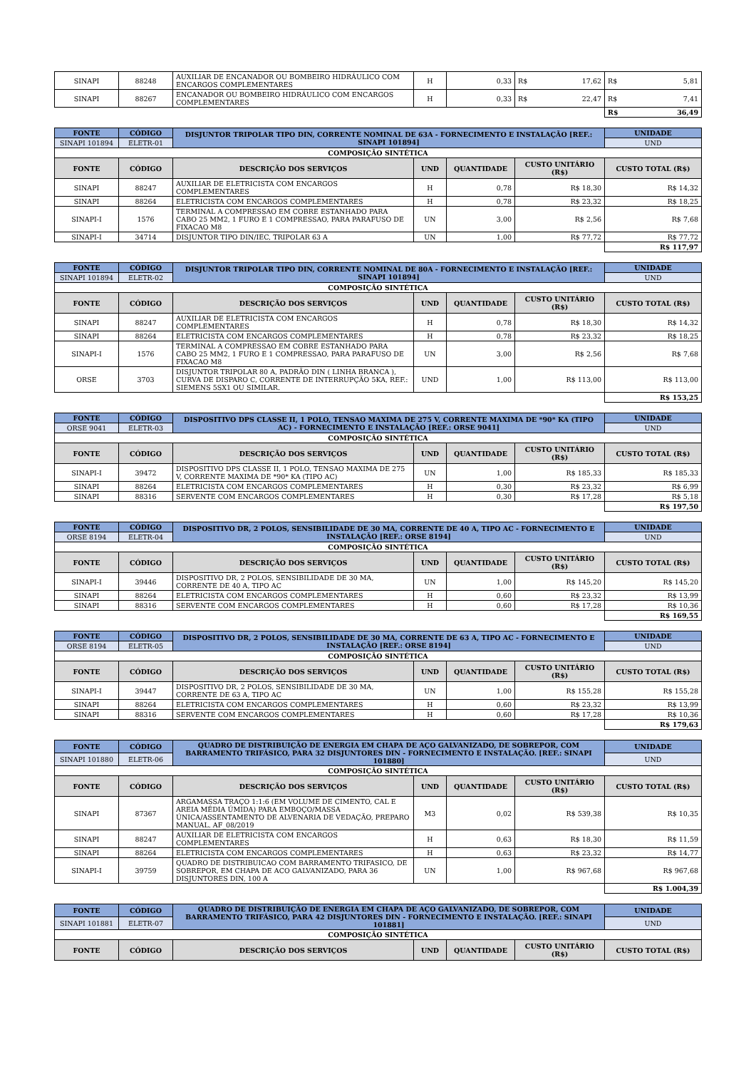| SINAPI | 88248 | AUXILIAR DE ENCANADOR OU BOMBEIRO HIDRÁULICO COM ENCARGOS COMPLEMENTARES | H | 0,33 | R$ | 17,62 | R$ | 5,81 |
| SINAPI | 88267 | ENCANADOR OU BOMBEIRO HIDRÁULICO COM ENCARGOS COMPLEMENTARES | H | 0,33 | R$ | 22,47 | R$ | 7,41 |
| | | | | | | | R$ | 36,49 |
| FONTE | CÓDIGO | DISJUNTOR TRIPOLAR TIPO DIN, CORRENTE NOMINAL DE 63A - FORNECIMENTO E INSTALAÇÃO [REF.: SINAPI 101894] | | | | UNIDADE |
| --- | --- | --- | --- | --- | --- | --- |
| SINAPI 101894 | ELETR-01 | | | | | UND |
| COMPOSIÇÃO SINTÉTICA | | | | | | |
| FONTE | CÓDIGO | DESCRIÇÃO DOS SERVIÇOS | UND | QUANTIDADE | CUSTO UNITÁRIO (R$) | CUSTO TOTAL (R$) |
| SINAPI | 88247 | AUXILIAR DE ELETRICISTA COM ENCARGOS COMPLEMENTARES | H | 0,78 | R$ 18,30 | R$ 14,32 |
| SINAPI | 88264 | ELETRICISTA COM ENCARGOS COMPLEMENTARES | H | 0,78 | R$ 23,32 | R$ 18,25 |
| SINAPI-I | 1576 | TERMINAL A COMPRESSAO EM COBRE ESTANHADO PARA CABO 25 MM2, 1 FURO E 1 COMPRESSAO, PARA PARAFUSO DE FIXACAO M8 | UN | 3,00 | R$ 2,56 | R$ 7,68 |
| SINAPI-I | 34714 | DISJUNTOR TIPO DIN/IEC, TRIPOLAR 63 A | UN | 1,00 | R$ 77,72 | R$ 77,72 |
| | | | | | | R$ 117,97 |
| FONTE | CÓDIGO | DISJUNTOR TRIPOLAR TIPO DIN, CORRENTE NOMINAL DE 80A - FORNECIMENTO E INSTALAÇÃO [REF.: SINAPI 101894] | | | | UNIDADE |
| --- | --- | --- | --- | --- | --- | --- |
| SINAPI 101894 | ELETR-02 | | | | | UND |
| COMPOSIÇÃO SINTÉTICA | | | | | | |
| FONTE | CÓDIGO | DESCRIÇÃO DOS SERVIÇOS | UND | QUANTIDADE | CUSTO UNITÁRIO (R$) | CUSTO TOTAL (R$) |
| SINAPI | 88247 | AUXILIAR DE ELETRICISTA COM ENCARGOS COMPLEMENTARES | H | 0,78 | R$ 18,30 | R$ 14,32 |
| SINAPI | 88264 | ELETRICISTA COM ENCARGOS COMPLEMENTARES | H | 0,78 | R$ 23,32 | R$ 18,25 |
| SINAPI-I | 1576 | TERMINAL A COMPRESSAO EM COBRE ESTANHADO PARA CABO 25 MM2, 1 FURO E 1 COMPRESSAO, PARA PARAFUSO DE FIXACAO M8 | UN | 3,00 | R$ 2,56 | R$ 7,68 |
| ORSE | 3703 | DISJUNTOR TRIPOLAR 80 A, PADRÃO DIN ( LINHA BRANCA ), CURVA DE DISPARO C, CORRENTE DE INTERRUPÇÃO 5KA, REF.: SIEMENS 5SX1 OU SIMILAR. | UND | 1,00 | R$ 113,00 | R$ 113,00 |
| | | | | | | R$ 153,25 |
| FONTE | CÓDIGO | DISPOSITIVO DPS CLASSE II, 1 POLO, TENSAO MAXIMA DE 275 V, CORRENTE MAXIMA DE *90* KA (TIPO AC) - FORNECIMENTO E INSTALAÇÃO [REF.: ORSE 9041] | | | | UNIDADE |
| --- | --- | --- | --- | --- | --- | --- |
| ORSE 9041 | ELETR-03 | | | | | UND |
| COMPOSIÇÃO SINTÉTICA | | | | | | |
| FONTE | CÓDIGO | DESCRIÇÃO DOS SERVIÇOS | UND | QUANTIDADE | CUSTO UNITÁRIO (R$) | CUSTO TOTAL (R$) |
| SINAPI-I | 39472 | DISPOSITIVO DPS CLASSE II, 1 POLO, TENSAO MAXIMA DE 275 V, CORRENTE MAXIMA DE *90* KA (TIPO AC) | UN | 1,00 | R$ 185,33 | R$ 185,33 |
| SINAPI | 88264 | ELETRICISTA COM ENCARGOS COMPLEMENTARES | H | 0,30 | R$ 23,32 | R$ 6,99 |
| SINAPI | 88316 | SERVENTE COM ENCARGOS COMPLEMENTARES | H | 0,30 | R$ 17,28 | R$ 5,18 |
| | | | | | | R$ 197,50 |
| FONTE | CÓDIGO | DISPOSITIVO DR, 2 POLOS, SENSIBILIDADE DE 30 MA, CORRENTE DE 40 A, TIPO AC - FORNECIMENTO E INSTALAÇÃO [REF.: ORSE 8194] | | | | UNIDADE |
| --- | --- | --- | --- | --- | --- | --- |
| ORSE 8194 | ELETR-04 | | | | | UND |
| COMPOSIÇÃO SINTÉTICA | | | | | | |
| FONTE | CÓDIGO | DESCRIÇÃO DOS SERVIÇOS | UND | QUANTIDADE | CUSTO UNITÁRIO (R$) | CUSTO TOTAL (R$) |
| SINAPI-I | 39446 | DISPOSITIVO DR, 2 POLOS, SENSIBILIDADE DE 30 MA, CORRENTE DE 40 A, TIPO AC | UN | 1,00 | R$ 145,20 | R$ 145,20 |
| SINAPI | 88264 | ELETRICISTA COM ENCARGOS COMPLEMENTARES | H | 0,60 | R$ 23,32 | R$ 13,99 |
| SINAPI | 88316 | SERVENTE COM ENCARGOS COMPLEMENTARES | H | 0,60 | R$ 17,28 | R$ 10,36 |
| | | | | | | R$ 169,55 |
| FONTE | CÓDIGO | DISPOSITIVO DR, 2 POLOS, SENSIBILIDADE DE 30 MA, CORRENTE DE 63 A, TIPO AC - FORNECIMENTO E INSTALAÇÃO [REF.: ORSE 8194] | | | | UNIDADE |
| --- | --- | --- | --- | --- | --- | --- |
| ORSE 8194 | ELETR-05 | | | | | UND |
| COMPOSIÇÃO SINTÉTICA | | | | | | |
| FONTE | CÓDIGO | DESCRIÇÃO DOS SERVIÇOS | UND | QUANTIDADE | CUSTO UNITÁRIO (R$) | CUSTO TOTAL (R$) |
| SINAPI-I | 39447 | DISPOSITIVO DR, 2 POLOS, SENSIBILIDADE DE 30 MA, CORRENTE DE 63 A, TIPO AC | UN | 1,00 | R$ 155,28 | R$ 155,28 |
| SINAPI | 88264 | ELETRICISTA COM ENCARGOS COMPLEMENTARES | H | 0,60 | R$ 23,32 | R$ 13,99 |
| SINAPI | 88316 | SERVENTE COM ENCARGOS COMPLEMENTARES | H | 0,60 | R$ 17,28 | R$ 10,36 |
| | | | | | | R$ 179,63 |
| FONTE | CÓDIGO | QUADRO DE DISTRIBUIÇÃO DE ENERGIA EM CHAPA DE AÇO GALVANIZADO, DE SOBREPOR, COM BARRAMENTO TRIFÁSICO, PARA 32 DISJUNTORES DIN - FORNECIMENTO E INSTALAÇÃO. [REF.: SINAPI 101880] | | | | UNIDADE |
| --- | --- | --- | --- | --- | --- | --- |
| SINAPI 101880 | ELETR-06 | | | | | UND |
| COMPOSIÇÃO SINTÉTICA | | | | | | |
| FONTE | CÓDIGO | DESCRIÇÃO DOS SERVIÇOS | UND | QUANTIDADE | CUSTO UNITÁRIO (R$) | CUSTO TOTAL (R$) |
| SINAPI | 87367 | ARGAMASSA TRAÇO 1:1:6 (EM VOLUME DE CIMENTO, CAL E AREIA MÉDIA ÚMIDA) PARA EMBOÇO/MASSA ÚNICA/ASSENTAMENTO DE ALVENARIA DE VEDAÇÃO, PREPARO MANUAL. AF_08/2019 | M3 | 0,02 | R$ 539,38 | R$ 10,35 |
| SINAPI | 88247 | AUXILIAR DE ELETRICISTA COM ENCARGOS COMPLEMENTARES | H | 0,63 | R$ 18,30 | R$ 11,59 |
| SINAPI | 88264 | ELETRICISTA COM ENCARGOS COMPLEMENTARES | H | 0,63 | R$ 23,32 | R$ 14,77 |
| SINAPI-I | 39759 | QUADRO DE DISTRIBUICAO COM BARRAMENTO TRIFASICO, DE SOBREPOR, EM CHAPA DE ACO GALVANIZADO, PARA 36 DISJUNTORES DIN, 100 A | UN | 1,00 | R$ 967,68 | R$ 967,68 |
| | | | | | | R$ 1.004,39 |
| FONTE | CÓDIGO | QUADRO DE DISTRIBUIÇÃO DE ENERGIA EM CHAPA DE AÇO GALVANIZADO, DE SOBREPOR, COM BARRAMENTO TRIFÁSICO, PARA 42 DISJUNTORES DIN - FORNECIMENTO E INSTALAÇÃO. [REF.: SINAPI 101881] | | | | UNIDADE |
| --- | --- | --- | --- | --- | --- | --- |
| SINAPI 101881 | ELETR-07 | | | | | UND |
| COMPOSIÇÃO SINTÉTICA | | | | | | |
| FONTE | CÓDIGO | DESCRIÇÃO DOS SERVIÇOS | UND | QUANTIDADE | CUSTO UNITÁRIO (R$) | CUSTO TOTAL (R$) |